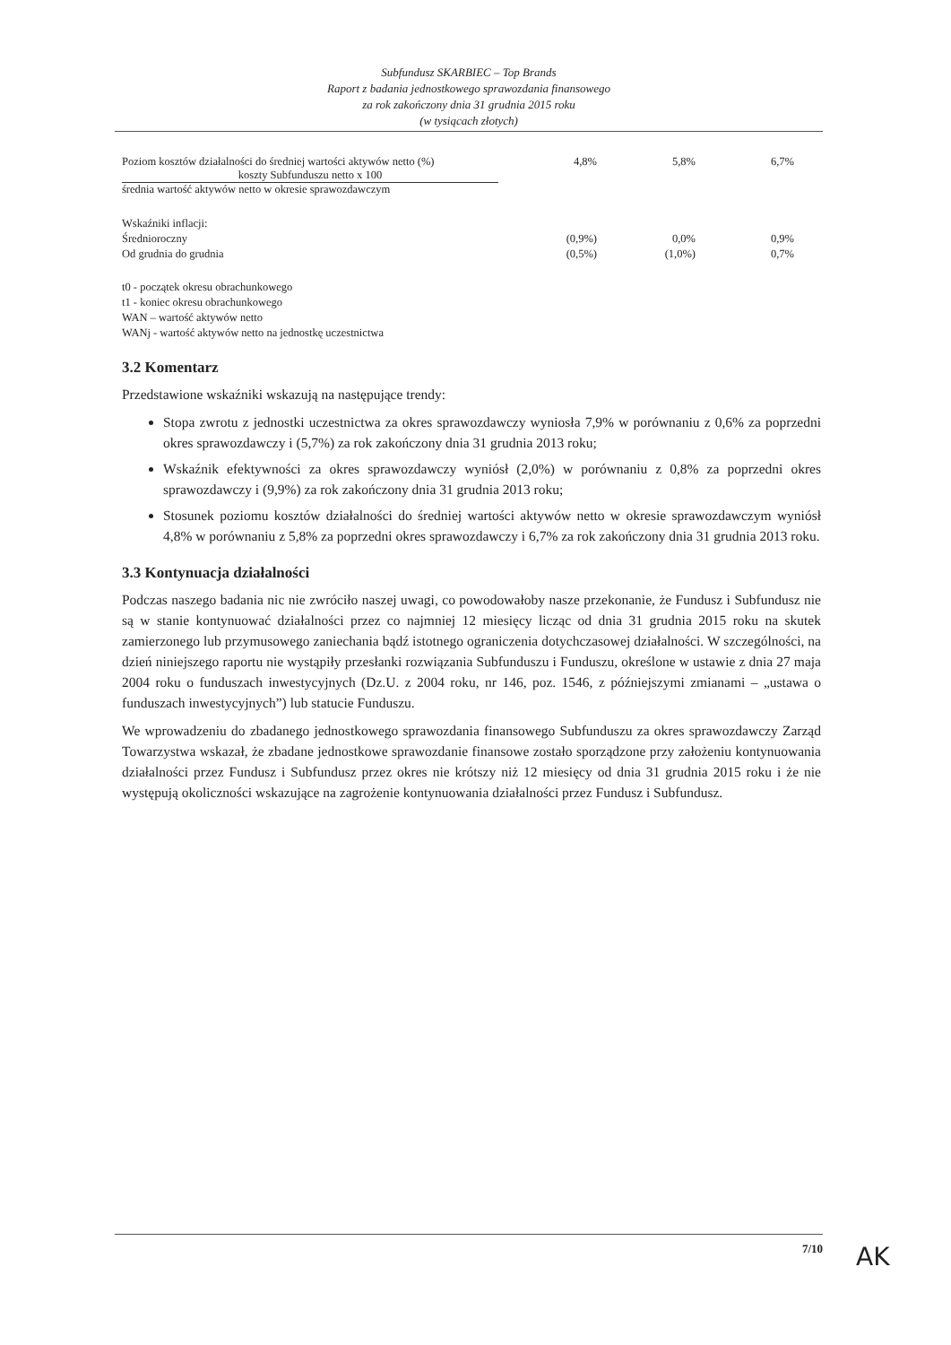Subfundusz SKARBIEC – Top Brands
Raport z badania jednostkowego sprawozdania finansowego
za rok zakończony dnia 31 grudnia 2015 roku
(w tysiącach złotych)
| Poziom kosztów działalności do średniej wartości aktywów netto (%) koszty Subfunduszu netto x 100 średnia wartość aktywów netto w okresie sprawozdawczym | 4,8% | 5,8% | 6,7% |
| Wskaźniki inflacji: | | | |
| Średnioroczny | (0,9%) | 0,0% | 0,9% |
| Od grudnia do grudnia | (0,5%) | (1,0%) | 0,7% |
t0 - początek okresu obrachunkowego
t1 - koniec okresu obrachunkowego
WAN – wartość aktywów netto
WANj - wartość aktywów netto na jednostkę uczestnictwa
3.2 Komentarz
Przedstawione wskaźniki wskazują na następujące trendy:
Stopa zwrotu z jednostki uczestnictwa za okres sprawozdawczy wyniosła 7,9% w porównaniu z 0,6% za poprzedni okres sprawozdawczy i (5,7%) za rok zakończony dnia 31 grudnia 2013 roku;
Wskaźnik efektywności za okres sprawozdawczy wyniósł (2,0%) w porównaniu z 0,8% za poprzedni okres sprawozdawczy i (9,9%) za rok zakończony dnia 31 grudnia 2013 roku;
Stosunek poziomu kosztów działalności do średniej wartości aktywów netto w okresie sprawozdawczym wyniósł 4,8% w porównaniu z 5,8% za poprzedni okres sprawozdawczy i 6,7% za rok zakończony dnia 31 grudnia 2013 roku.
3.3 Kontynuacja działalności
Podczas naszego badania nic nie zwróciło naszej uwagi, co powodowałoby nasze przekonanie, że Fundusz i Subfundusz nie są w stanie kontynuować działalności przez co najmniej 12 miesięcy licząc od dnia 31 grudnia 2015 roku na skutek zamierzonego lub przymusowego zaniechania bądź istotnego ograniczenia dotychczasowej działalności. W szczególności, na dzień niniejszego raportu nie wystąpiły przesłanki rozwiązania Subfunduszu i Funduszu, określone w ustawie z dnia 27 maja 2004 roku o funduszach inwestycyjnych (Dz.U. z 2004 roku, nr 146, poz. 1546, z późniejszymi zmianami – „ustawa o funduszach inwestycyjnych”) lub statucie Funduszu.
We wprowadzeniu do zbadanego jednostkowego sprawozdania finansowego Subfunduszu za okres sprawozdawczy Zarząd Towarzystwa wskazał, że zbadane jednostkowe sprawozdanie finansowe zostało sporządzone przy założeniu kontynuowania działalności przez Fundusz i Subfundusz przez okres nie krótszy niż 12 miesięcy od dnia 31 grudnia 2015 roku i że nie występują okoliczności wskazujące na zagrożenie kontynuowania działalności przez Fundusz i Subfundusz.
7/10
AK